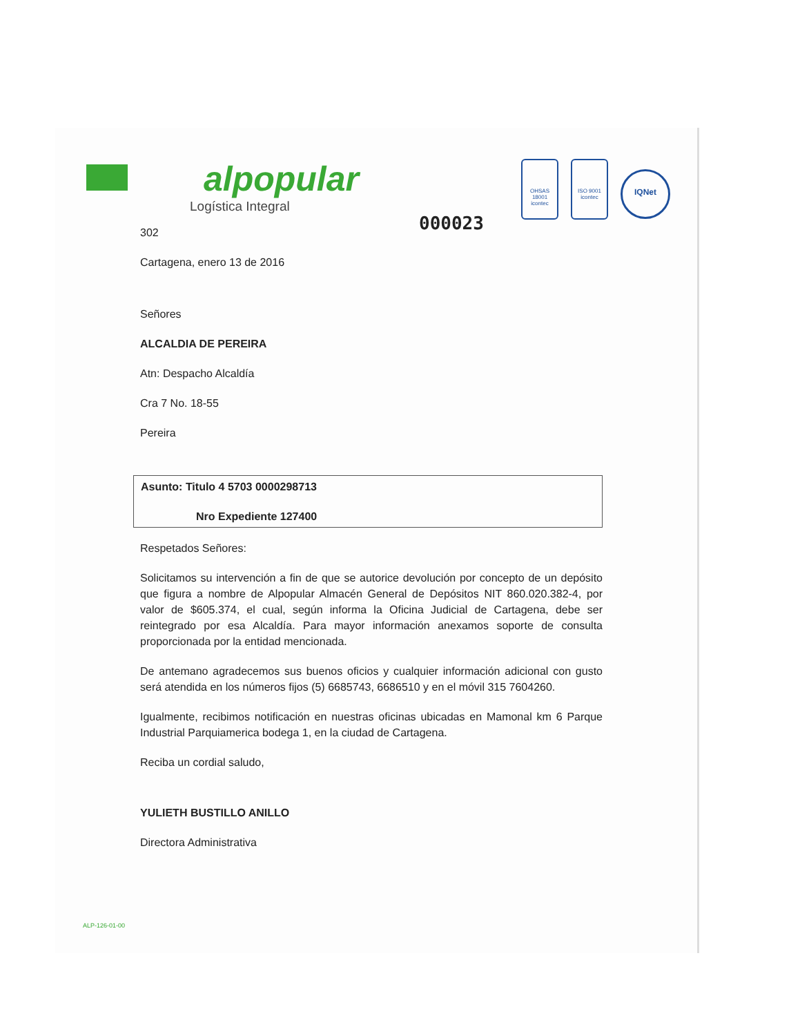alpopular
Logística Integral
OHSAS 18001
icontec
ISO 9001
icontec
IQNet
000023
302
Cartagena, enero 13 de 2016
Señores
ALCALDIA DE PEREIRA
Atn: Despacho Alcaldía
Cra 7 No. 18-55
Pereira
Asunto: Titulo 4 5703 0000298713
Nro Expediente 127400
Respetados Señores:
Solicitamos su intervención a fin de que se autorice devolución por concepto de un depósito que figura a nombre de Alpopular Almacén General de Depósitos NIT 860.020.382-4, por valor de $605.374, el cual, según informa la Oficina Judicial de Cartagena, debe ser reintegrado por esa Alcaldía. Para mayor información anexamos soporte de consulta proporcionada por la entidad mencionada.
De antemano agradecemos sus buenos oficios y cualquier información adicional con gusto será atendida en los números fijos (5) 6685743, 6686510 y en el móvil 315 7604260.
Igualmente, recibimos notificación en nuestras oficinas ubicadas en Mamonal km 6 Parque Industrial Parquiamerica bodega 1, en la ciudad de Cartagena.
Reciba un cordial saludo,
YULIETH BUSTILLO ANILLO
Directora Administrativa
ALP-126-01-00